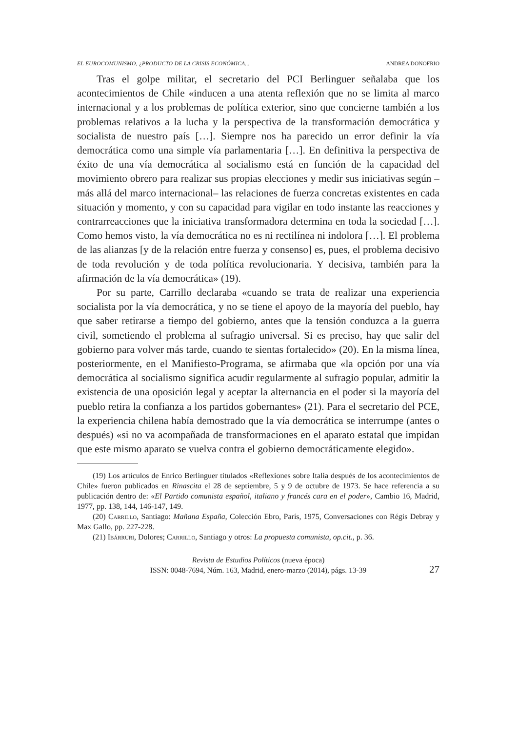EL EUROCOMUNISMO, ¿PRODUCTO DE LA CRISIS ECONÓMICA... ANDREA DONOFRIO
Tras el golpe militar, el secretario del PCI Berlinguer señalaba que los acontecimientos de Chile «inducen a una atenta reflexión que no se limita al marco internacional y a los problemas de política exterior, sino que concierne también a los problemas relativos a la lucha y la perspectiva de la transformación democrática y socialista de nuestro país […]. Siempre nos ha parecido un error definir la vía democrática como una simple vía parlamentaria […]. En definitiva la perspectiva de éxito de una vía democrática al socialismo está en función de la capacidad del movimiento obrero para realizar sus propias elecciones y medir sus iniciativas según –más allá del marco internacional– las relaciones de fuerza concretas existentes en cada situación y momento, y con su capacidad para vigilar en todo instante las reacciones y contrarreacciones que la iniciativa transformadora determina en toda la sociedad […]. Como hemos visto, la vía democrática no es ni rectilínea ni indolora […]. El problema de las alianzas [y de la relación entre fuerza y consenso] es, pues, el problema decisivo de toda revolución y de toda política revolucionaria. Y decisiva, también para la afirmación de la vía democrática» (19).
Por su parte, Carrillo declaraba «cuando se trata de realizar una experiencia socialista por la vía democrática, y no se tiene el apoyo de la mayoría del pueblo, hay que saber retirarse a tiempo del gobierno, antes que la tensión conduzca a la guerra civil, sometiendo el problema al sufragio universal. Si es preciso, hay que salir del gobierno para volver más tarde, cuando te sientas fortalecido» (20). En la misma línea, posteriormente, en el Manifiesto-Programa, se afirmaba que «la opción por una vía democrática al socialismo significa acudir regularmente al sufragio popular, admitir la existencia de una oposición legal y aceptar la alternancia en el poder si la mayoría del pueblo retira la confianza a los partidos gobernantes» (21). Para el secretario del PCE, la experiencia chilena había demostrado que la vía democrática se interrumpe (antes o después) «si no va acompañada de transformaciones en el aparato estatal que impidan que este mismo aparato se vuelva contra el gobierno democráticamente elegido».
(19) Los artículos de Enrico Berlinguer titulados «Reflexiones sobre Italia después de los acontecimientos de Chile» fueron publicados en Rinascita el 28 de septiembre, 5 y 9 de octubre de 1973. Se hace referencia a su publicación dentro de: «El Partido comunista español, italiano y francés cara en el poder», Cambio 16, Madrid, 1977, pp. 138, 144, 146-147, 149.
(20) Carrillo, Santiago: Mañana España, Colección Ebro, París, 1975, Conversaciones con Régis Debray y Max Gallo, pp. 227-228.
(21) Ibárruri, Dolores; Carrillo, Santiago y otros: La propuesta comunista, op.cit., p. 36.
Revista de Estudios Políticos (nueva época)
ISSN: 0048-7694, Núm. 163, Madrid, enero-marzo (2014), págs. 13-39
27